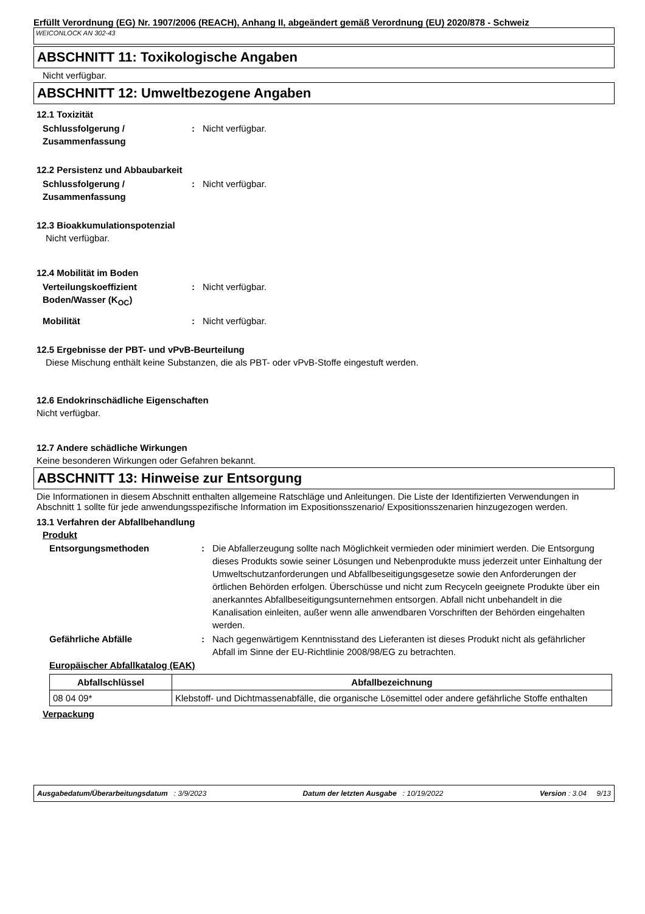Erfüllt Verordnung (EG) Nr. 1907/2006 (REACH), Anhang II, abgeändert gemäß Verordnung (EU) 2020/878 - Schweiz
WEICONLOCK AN 302-43
ABSCHNITT 11: Toxikologische Angaben
Nicht verfügbar.
ABSCHNITT 12: Umweltbezogene Angaben
12.1 Toxizität
Schlussfolgerung / Zusammenfassung
: Nicht verfügbar.
12.2 Persistenz und Abbaubarkeit
Schlussfolgerung / Zusammenfassung
: Nicht verfügbar.
12.3 Bioakkumulationspotenzial
Nicht verfügbar.
12.4 Mobilität im Boden
Verteilungskoeffizient Boden/Wasser (K<sub>OC</sub>)
: Nicht verfügbar.
Mobilität : Nicht verfügbar.
12.5 Ergebnisse der PBT- und vPvB-Beurteilung
Diese Mischung enthält keine Substanzen, die als PBT- oder vPvB-Stoffe eingestuft werden.
12.6 Endokrinschädliche Eigenschaften
Nicht verfügbar.
12.7 Andere schädliche Wirkungen
Keine besonderen Wirkungen oder Gefahren bekannt.
ABSCHNITT 13: Hinweise zur Entsorgung
Die Informationen in diesem Abschnitt enthalten allgemeine Ratschläge und Anleitungen. Die Liste der Identifizierten Verwendungen in Abschnitt 1 sollte für jede anwendungsspezifische Information im Expositionsszenario/ Expositionsszenarien hinzugezogen werden.
13.1 Verfahren der Abfallbehandlung
Produkt
Entsorgungsmethoden : Die Abfallerzeugung sollte nach Möglichkeit vermieden oder minimiert werden. Die Entsorgung dieses Produkts sowie seiner Lösungen und Nebenprodukte muss jederzeit unter Einhaltung der Umweltschutzanforderungen und Abfallbeseitigungsgesetze sowie den Anforderungen der örtlichen Behörden erfolgen. Überschüsse und nicht zum Recyceln geeignete Produkte über ein anerkanntes Abfallbeseitigungsunternehmen entsorgen. Abfall nicht unbehandelt in die Kanalisation einleiten, außer wenn alle anwendbaren Vorschriften der Behörden eingehalten werden.
Gefährliche Abfälle : Nach gegenwärtigem Kenntnisstand des Lieferanten ist dieses Produkt nicht als gefährlicher Abfall im Sinne der EU-Richtlinie 2008/98/EG zu betrachten.
Europäischer Abfallkatalog (EAK)
| Abfallschlüssel | Abfallbezeichnung |
| --- | --- |
| 08 04 09* | Klebstoff- und Dichtmassenabfälle, die organische Lösemittel oder andere gefährliche Stoffe enthalten |
Verpackung
Ausgabedatum/Überarbeitungsdatum : 3/9/2023 Datum der letzten Ausgabe : 10/19/2022 Version : 3.04 9/13